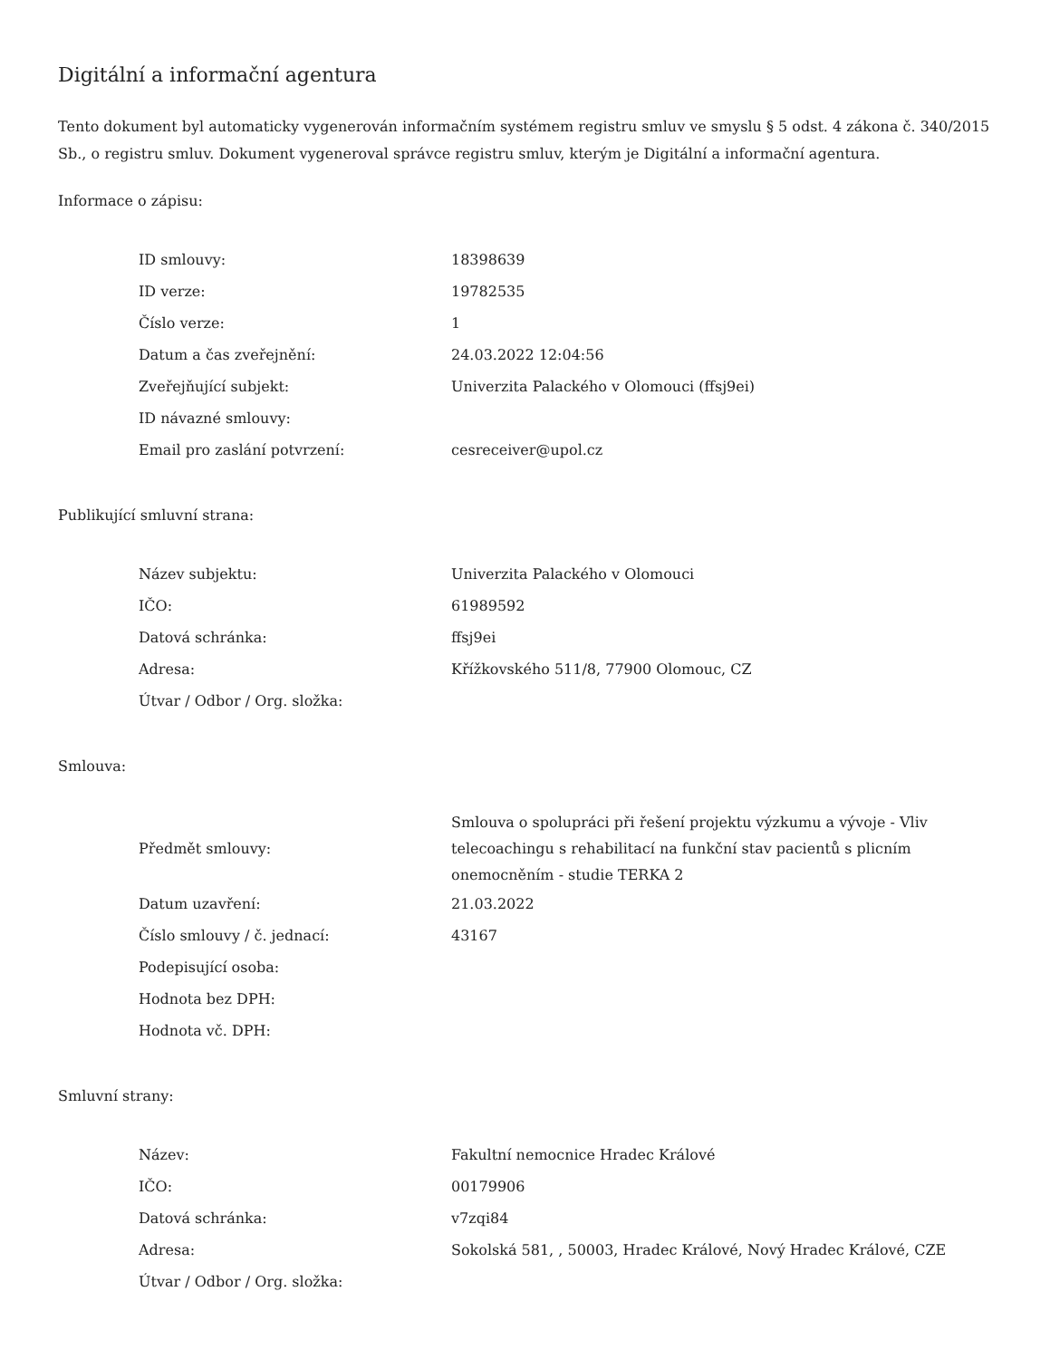Digitální a informační agentura
Tento dokument byl automaticky vygenerován informačním systémem registru smluv ve smyslu § 5 odst. 4 zákona č. 340/2015 Sb., o registru smluv. Dokument vygeneroval správce registru smluv, kterým je Digitální a informační agentura.
Informace o zápisu:
| ID smlouvy: | 18398639 |
| ID verze: | 19782535 |
| Číslo verze: | 1 |
| Datum a čas zveřejnění: | 24.03.2022 12:04:56 |
| Zveřejňující subjekt: | Univerzita Palackého v Olomouci (ffsj9ei) |
| ID návazné smlouvy: | |
| Email pro zaslání potvrzení: | cesreceiver@upol.cz |
Publikující smluvní strana:
| Název subjektu: | Univerzita Palackého v Olomouci |
| IČO: | 61989592 |
| Datová schránka: | ffsj9ei |
| Adresa: | Křížkovského 511/8, 77900 Olomouc, CZ |
| Útvar / Odbor / Org. složka: | |
Smlouva:
| Předmět smlouvy: | Smlouva o spolupráci při řešení projektu výzkumu a vývoje - Vliv telecoachingu s rehabilitací na funkční stav pacientů s plicním onemocněním - studie TERKA 2 |
| Datum uzavření: | 21.03.2022 |
| Číslo smlouvy / č. jednací: | 43167 |
| Podepisující osoba: | |
| Hodnota bez DPH: | |
| Hodnota vč. DPH: | |
Smluvní strany:
| Název: | Fakultní nemocnice Hradec Králové |
| IČO: | 00179906 |
| Datová schránka: | v7zqi84 |
| Adresa: | Sokolská 581, , 50003, Hradec Králové, Nový Hradec Králové, CZE |
| Útvar / Odbor / Org. složka: | |